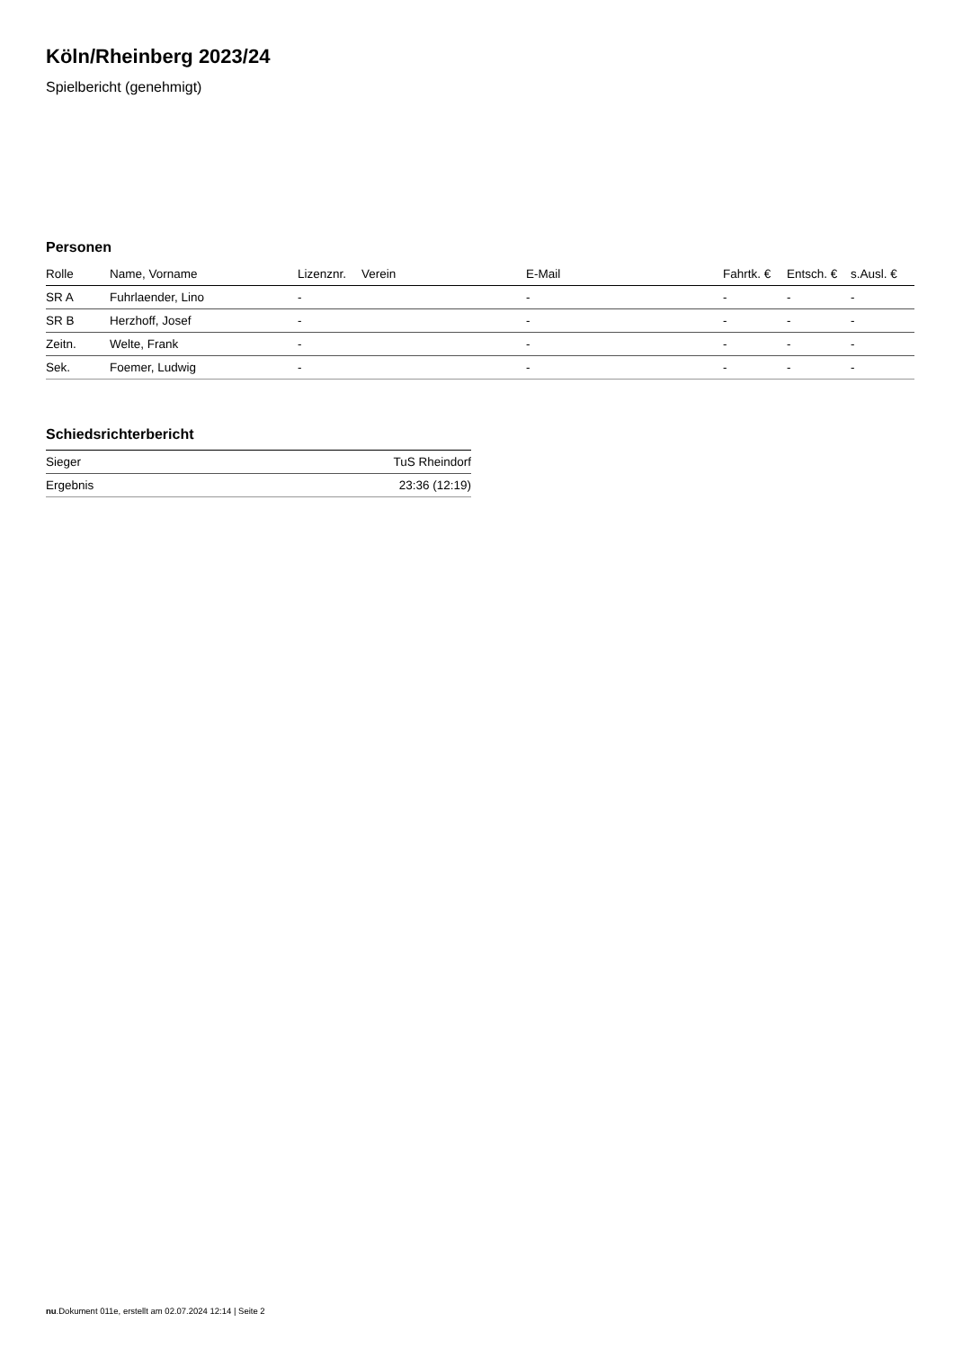Köln/Rheinberg 2023/24
Spielbericht (genehmigt)
Personen
| Rolle | Name, Vorname | Lizenznr. | Verein | E-Mail | Fahrtk. € | Entsch. € | s.Ausl. € |
| --- | --- | --- | --- | --- | --- | --- | --- |
| SR A | Fuhrlaender, Lino | - | | - | - | - | - |
| SR B | Herzhoff, Josef | - | | - | - | - | - |
| Zeitn. | Welte, Frank | - | | - | - | - | - |
| Sek. | Foemer, Ludwig | - | | - | - | - | - |
Schiedsrichterbericht
| Sieger | TuS Rheindorf |
| Ergebnis | 23:36 (12:19) |
nu.Dokument 011e, erstellt am 02.07.2024 12:14 | Seite 2